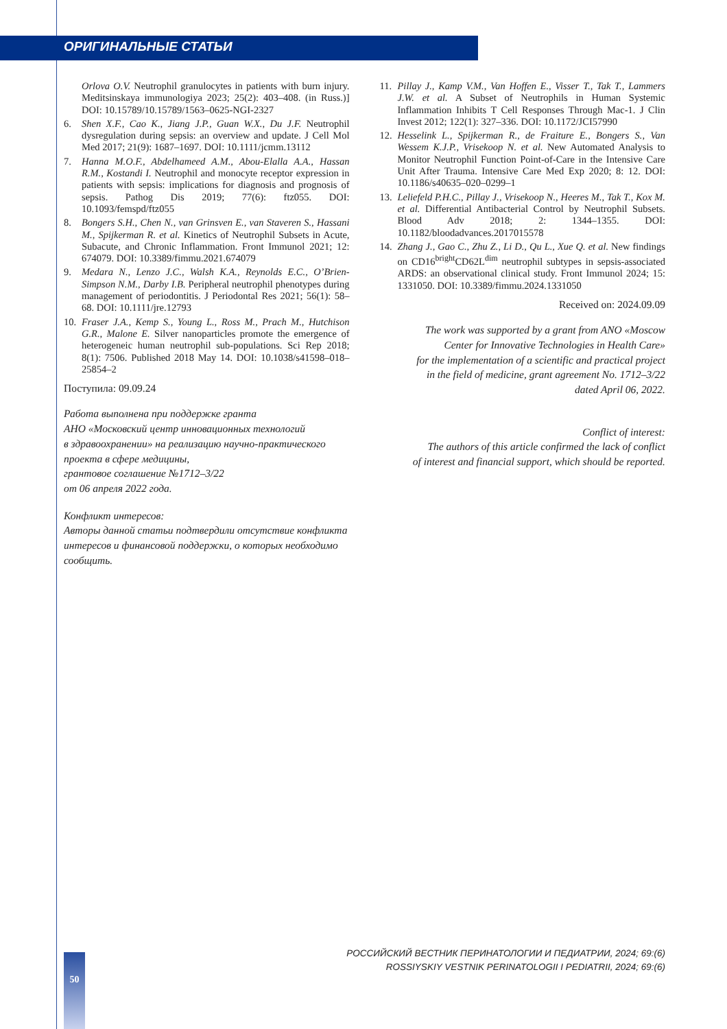ОРИГИНАЛЬНЫЕ СТАТЬИ
Orlova O.V. Neutrophil granulocytes in patients with burn injury. Meditsinskaya immunologiya 2023; 25(2): 403–408. (in Russ.)] DOI: 10.15789/10.15789/1563–0625-NGI-2327
6. Shen X.F., Cao K., Jiang J.P., Guan W.X., Du J.F. Neutrophil dysregulation during sepsis: an overview and update. J Cell Mol Med 2017; 21(9): 1687–1697. DOI: 10.1111/jcmm.13112
7. Hanna M.O.F., Abdelhameed A.M., Abou-Elalla A.A., Hassan R.M., Kostandi I. Neutrophil and monocyte receptor expression in patients with sepsis: implications for diagnosis and prognosis of sepsis. Pathog Dis 2019; 77(6): ftz055. DOI: 10.1093/femspd/ftz055
8. Bongers S.H., Chen N., van Grinsven E., van Staveren S., Hassani M., Spijkerman R. et al. Kinetics of Neutrophil Subsets in Acute, Subacute, and Chronic Inflammation. Front Immunol 2021; 12: 674079. DOI: 10.3389/fimmu.2021.674079
9. Medara N., Lenzo J.C., Walsh K.A., Reynolds E.C., O’Brien-Simpson N.M., Darby I.B. Peripheral neutrophil phenotypes during management of periodontitis. J Periodontal Res 2021; 56(1): 58–68. DOI: 10.1111/jre.12793
10. Fraser J.A., Kemp S., Young L., Ross M., Prach M., Hutchison G.R., Malone E. Silver nanoparticles promote the emergence of heterogeneic human neutrophil sub-populations. Sci Rep 2018; 8(1): 7506. Published 2018 May 14. DOI: 10.1038/s41598–018–25854–2
Поступила: 09.09.24
Работа выполнена при поддержке гранта
АНО «Московский центр инновационных технологий
в здравоохранении» на реализацию научно-практического проекта в сфере медицины,
грантовое соглашение №1712–3/22
от 06 апреля 2022 года.
Конфликт интересов:
Авторы данной статьи подтвердили отсутствие конфликта интересов и финансовой поддержки, о которых необходимо сообщить.
11. Pillay J., Kamp V.M., Van Hoffen E., Visser T., Tak T., Lammers J.W. et al. A Subset of Neutrophils in Human Systemic Inflammation Inhibits T Cell Responses Through Mac-1. J Clin Invest 2012; 122(1): 327–336. DOI: 10.1172/JCI57990
12. Hesselink L., Spijkerman R., de Fraiture E., Bongers S., Van Wessem K.J.P., Vrisekoop N. et al. New Automated Analysis to Monitor Neutrophil Function Point-of-Care in the Intensive Care Unit After Trauma. Intensive Care Med Exp 2020; 8: 12. DOI: 10.1186/s40635–020–0299–1
13. Leliefeld P.H.C., Pillay J., Vrisekoop N., Heeres M., Tak T., Kox M. et al. Differential Antibacterial Control by Neutrophil Subsets. Blood Adv 2018; 2: 1344–1355. DOI: 10.1182/bloodadvances.2017015578
14. Zhang J., Gao C., Zhu Z., Li D., Qu L., Xue Q. et al. New findings on CD16<sup>bright</sup>CD62L<sup>dim</sup> neutrophil subtypes in sepsis-associated ARDS: an observational clinical study. Front Immunol 2024; 15: 1331050. DOI: 10.3389/fimmu.2024.1331050
Received on: 2024.09.09
The work was supported by a grant from ANO «Moscow
Center for Innovative Technologies in Health Care»
for the implementation of a scientific and practical project
in the field of medicine, grant agreement No. 1712–3/22
dated April 06, 2022.
Conflict of interest:
The authors of this article confirmed the lack of conflict
of interest and financial support, which should be reported.
РОССИЙСКИЙ ВЕСТНИК ПЕРИНАТОЛОГИИ И ПЕДИАТРИИ, 2024; 69:(6)
ROSSIYSKIY VESTNIK PERINATOLOGII I PEDIATRII, 2024; 69:(6)
50